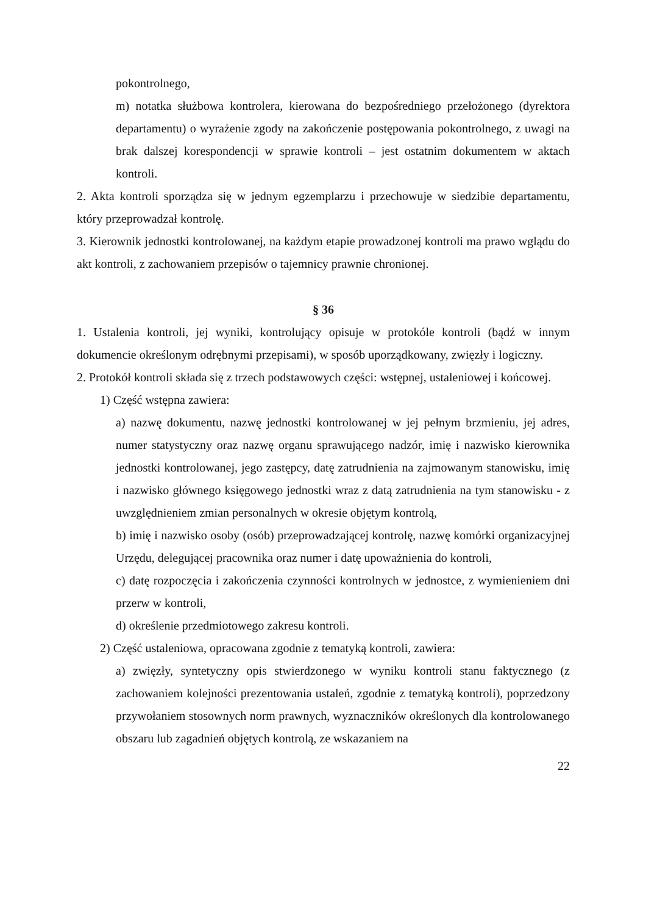pokontrolnego,
m) notatka służbowa kontrolera, kierowana do bezpośredniego przełożonego (dyrektora departamentu) o wyrażenie zgody na zakończenie postępowania pokontrolnego, z uwagi na brak dalszej korespondencji w sprawie kontroli – jest ostatnim dokumentem w aktach kontroli.
2. Akta kontroli sporządza się w jednym egzemplarzu i przechowuje w siedzibie departamentu, który przeprowadzał kontrolę.
3. Kierownik jednostki kontrolowanej, na każdym etapie prowadzonej kontroli ma prawo wglądu do akt kontroli, z zachowaniem przepisów o tajemnicy prawnie chronionej.
§ 36
1. Ustalenia kontroli, jej wyniki, kontrolujący opisuje w protokóle kontroli (bądź w innym dokumencie określonym odrębnymi przepisami), w sposób uporządkowany, zwięzły i logiczny.
2. Protokół kontroli składa się z trzech podstawowych części: wstępnej, ustaleniowej i końcowej.
1) Część wstępna zawiera:
a) nazwę dokumentu, nazwę jednostki kontrolowanej w jej pełnym brzmieniu, jej adres, numer statystyczny oraz nazwę organu sprawującego nadzór, imię i nazwisko kierownika jednostki kontrolowanej, jego zastępcy, datę zatrudnienia na zajmowanym stanowisku, imię i nazwisko głównego księgowego jednostki wraz z datą zatrudnienia na tym stanowisku - z uwzględnieniem zmian personalnych w okresie objętym kontrolą,
b) imię i nazwisko osoby (osób) przeprowadzającej kontrolę, nazwę komórki organizacyjnej Urzędu, delegującej pracownika oraz numer i datę upoważnienia do kontroli,
c) datę rozpoczęcia i zakończenia czynności kontrolnych w jednostce, z wymienieniem dni przerw w kontroli,
d) określenie przedmiotowego zakresu kontroli.
2) Część ustaleniowa, opracowana zgodnie z tematyką kontroli, zawiera:
a) zwięzły, syntetyczny opis stwierdzonego w wyniku kontroli stanu faktycznego (z zachowaniem kolejności prezentowania ustaleń, zgodnie z tematyką kontroli), poprzedzony przywołaniem stosownych norm prawnych, wyznaczników określonych dla kontrolowanego obszaru lub zagadnień objętych kontrolą, ze wskazaniem na
22